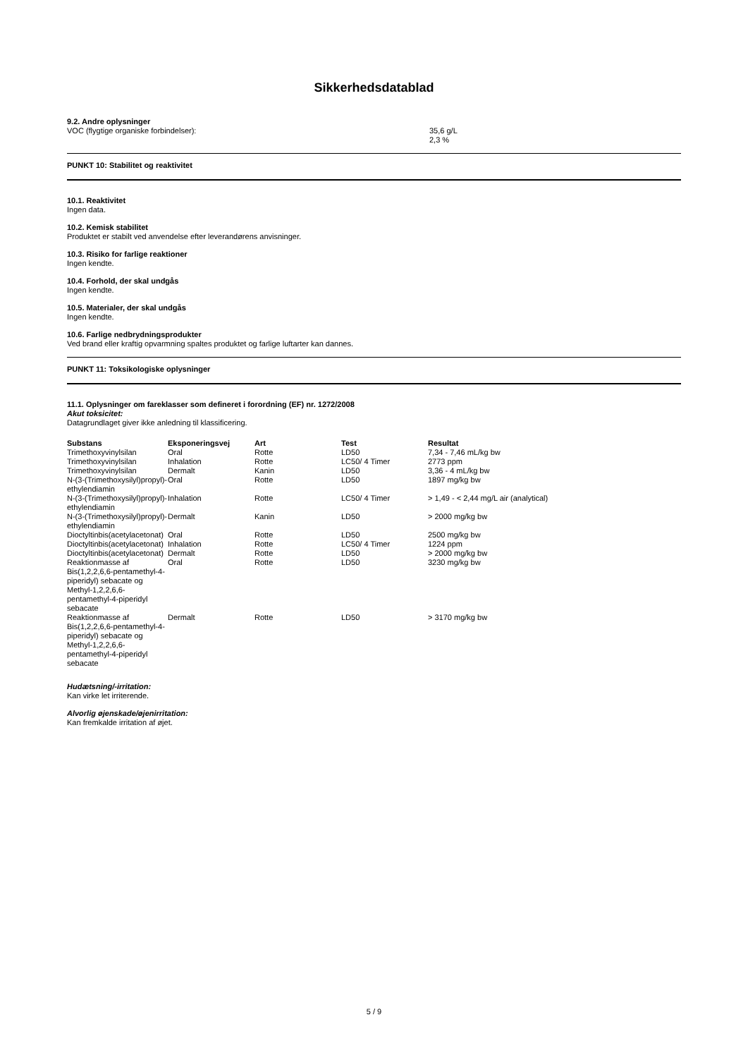Sikkerhedsdatablad
9.2. Andre oplysninger
VOC (flygtige organiske forbindelser): 35,6 g/L
2,3 %
PUNKT 10: Stabilitet og reaktivitet
10.1. Reaktivitet
Ingen data.
10.2. Kemisk stabilitet
Produktet er stabilt ved anvendelse efter leverandørens anvisninger.
10.3. Risiko for farlige reaktioner
Ingen kendte.
10.4. Forhold, der skal undgås
Ingen kendte.
10.5. Materialer, der skal undgås
Ingen kendte.
10.6. Farlige nedbrydningsprodukter
Ved brand eller kraftig opvarmning spaltes produktet og farlige luftarter kan dannes.
PUNKT 11: Toksikologiske oplysninger
11.1. Oplysninger om fareklasser som defineret i forordning (EF) nr. 1272/2008
Akut toksicitet:
Datagrundlaget giver ikke anledning til klassificering.
| Substans | Eksponeringsvej | Art | Test | Resultat |
| --- | --- | --- | --- | --- |
| Trimethoxyvinylsilan | Oral | Rotte | LD50 | 7,34 - 7,46 mL/kg bw |
| Trimethoxyvinylsilan | Inhalation | Rotte | LC50/ 4 Timer | 2773 ppm |
| Trimethoxyvinylsilan | Dermalt | Kanin | LD50 | 3,36 - 4 mL/kg bw |
| N-(3-(Trimethoxysilyl)propyl)-ethylendiamin | Oral | Rotte | LD50 | 1897 mg/kg bw |
| N-(3-(Trimethoxysilyl)propyl)-ethylendiamin | Inhalation | Rotte | LC50/ 4 Timer | > 1,49 - < 2,44 mg/L air (analytical) |
| N-(3-(Trimethoxysilyl)propyl)-ethylendiamin | Dermalt | Kanin | LD50 | > 2000 mg/kg bw |
| Dioctyltinbis(acetylacetonat) | Oral | Rotte | LD50 | 2500 mg/kg bw |
| Dioctyltinbis(acetylacetonat) | Inhalation | Rotte | LC50/ 4 Timer | 1224 ppm |
| Dioctyltinbis(acetylacetonat) | Dermalt | Rotte | LD50 | > 2000 mg/kg bw |
| Reaktionmasse af Bis(1,2,2,6,6-pentamethyl-4-piperidyl) sebacate og Methyl-1,2,2,6,6-pentamethyl-4-piperidyl sebacate | Oral | Rotte | LD50 | 3230 mg/kg bw |
| Reaktionmasse af Bis(1,2,2,6,6-pentamethyl-4-piperidyl) sebacate og Methyl-1,2,2,6,6-pentamethyl-4-piperidyl sebacate | Dermalt | Rotte | LD50 | > 3170 mg/kg bw |
Hudætsning/-irritation:
Kan virke let irriterende.
Alvorlig øjenskade/øjenirritation:
Kan fremkalde irritation af øjet.
5 / 9